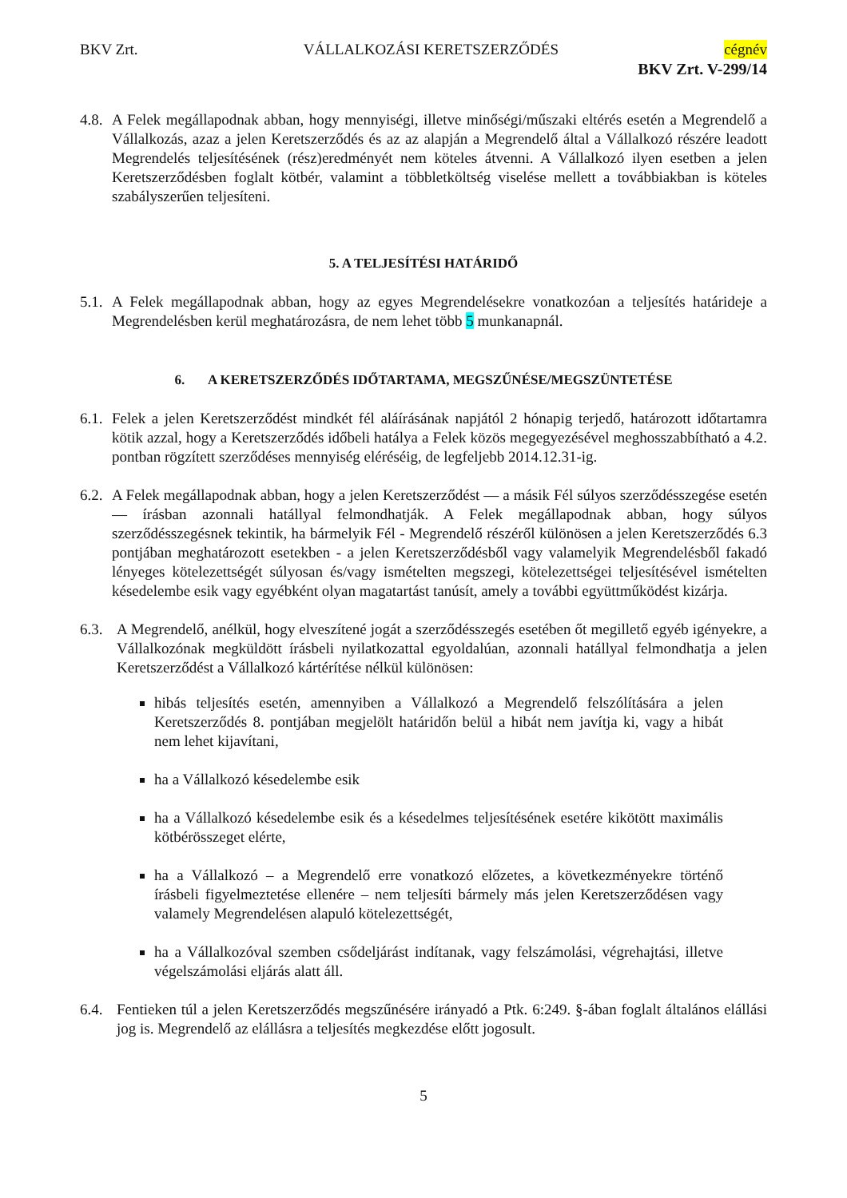BKV Zrt. VÁLLALKOZÁSI KERETSZERZŐDÉS cégnév
BKV Zrt. V-299/14
4.8. A Felek megállapodnak abban, hogy mennyiségi, illetve minőségi/műszaki eltérés esetén a Megrendelő a Vállalkozás, azaz a jelen Keretszerződés és az az alapján a Megrendelő által a Vállalkozó részére leadott Megrendelés teljesítésének (rész)eredményét nem köteles átvenni. A Vállalkozó ilyen esetben a jelen Keretszerződésben foglalt kötbér, valamint a többletköltség viselése mellett a továbbiakban is köteles szabályszerűen teljesíteni.
5. A TELJESÍTÉSI HATÁRIDŐ
5.1. A Felek megállapodnak abban, hogy az egyes Megrendelésekre vonatkozóan a teljesítés határideje a Megrendelésben kerül meghatározásra, de nem lehet több 5 munkanapnál.
6. A KERETSZERZŐDÉS IDŐTARTAMA, MEGSZŰNÉSE/MEGSZÜNTETÉSE
6.1. Felek a jelen Keretszerződést mindkét fél aláírásának napjától 2 hónapig terjedő, határozott időtartamra kötik azzal, hogy a Keretszerződés időbeli hatálya a Felek közös megegyezésével meghosszabbítható a 4.2. pontban rögzített szerződéses mennyiség eléréséig, de legfeljebb 2014.12.31-ig.
6.2. A Felek megállapodnak abban, hogy a jelen Keretszerződést — a másik Fél súlyos szerződésszegése esetén — írásban azonnali hatállyal felmondhatják. A Felek megállapodnak abban, hogy súlyos szerződésszegésnek tekintik, ha bármelyik Fél - Megrendelő részéről különösen a jelen Keretszerződés 6.3 pontjában meghatározott esetekben - a jelen Keretszerződésből vagy valamelyik Megrendelésből fakadó lényeges kötelezettségét súlyosan és/vagy ismételten megszegi, kötelezettségei teljesítésével ismételten késedelembe esik vagy egyébként olyan magatartást tanúsít, amely a további együttműködést kizárja.
6.3. A Megrendelő, anélkül, hogy elveszítené jogát a szerződésszegés esetében őt megillető egyéb igényekre, a Vállalkozónak megküldött írásbeli nyilatkozattal egyoldalúan, azonnali hatállyal felmondhatja a jelen Keretszerződést a Vállalkozó kártérítése nélkül különösen:
hibás teljesítés esetén, amennyiben a Vállalkozó a Megrendelő felszólítására a jelen Keretszerződés 8. pontjában megjelölt határidőn belül a hibát nem javítja ki, vagy a hibát nem lehet kijavítani,
ha a Vállalkozó késedelembe esik
ha a Vállalkozó késedelembe esik és a késedelmes teljesítésének esetére kikötött maximális kötbérösszeget elérte,
ha a Vállalkozó – a Megrendelő erre vonatkozó előzetes, a következményekre történő írásbeli figyelmeztetése ellenére – nem teljesíti bármely más jelen Keretszerződésen vagy valamely Megrendelésen alapuló kötelezettségét,
ha a Vállalkozóval szemben csődeljárást indítanak, vagy felszámolási, végrehajtási, illetve végelszámolási eljárás alatt áll.
6.4. Fentieken túl a jelen Keretszerződés megszűnésére irányadó a Ptk. 6:249. §-ában foglalt általános elállási jog is. Megrendelő az elállásra a teljesítés megkezdése előtt jogosult.
5